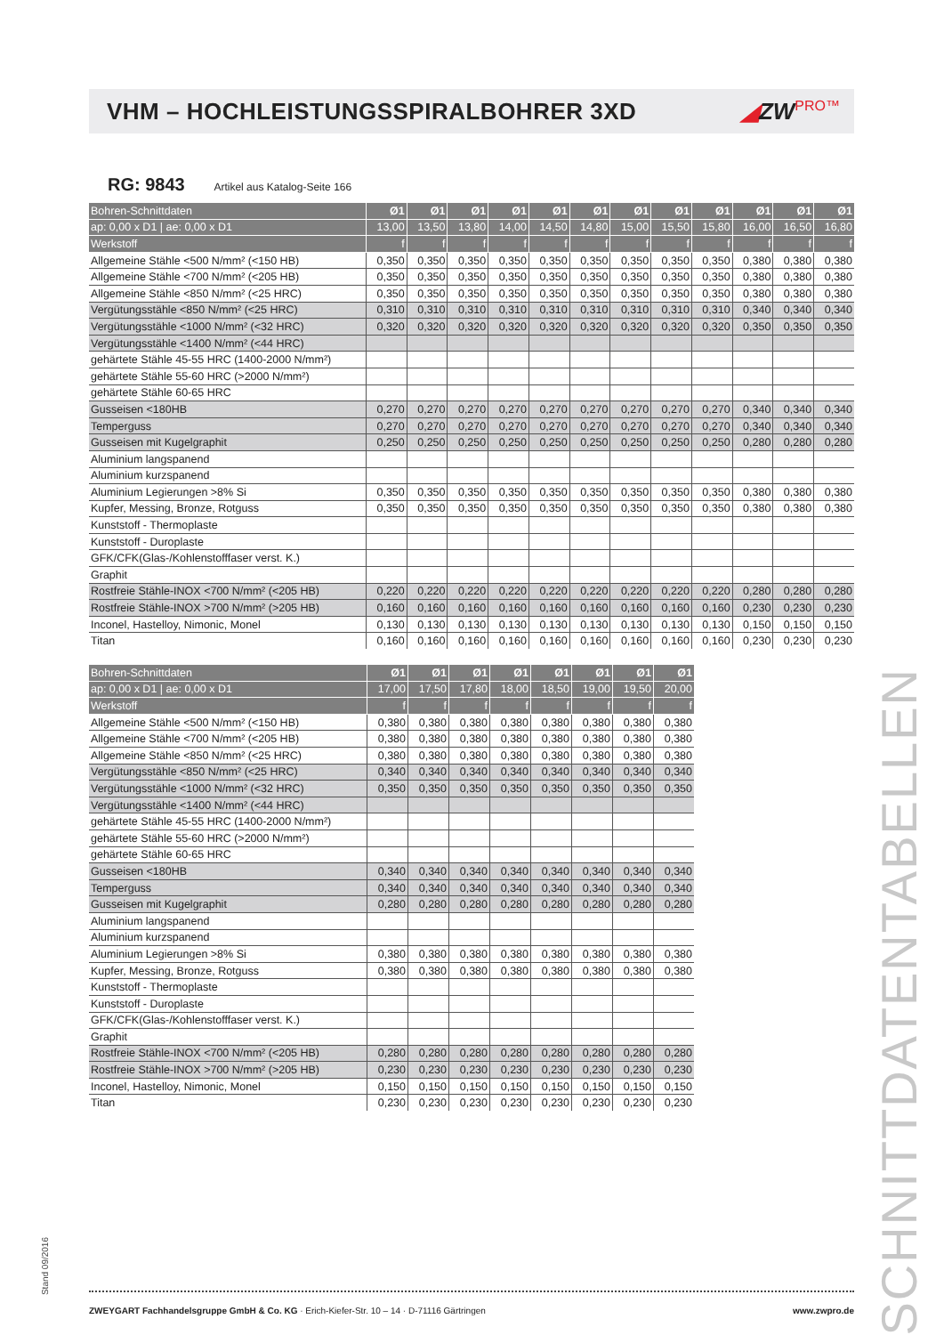VHM – HOCHLEISTUNGSSPIRALBOHRER 3XD
◢ZWPRO™
RG: 9843 Artikel aus Katalog-Seite 166
| Bohren-Schnittdaten | Ø1 | Ø1 | Ø1 | Ø1 | Ø1 | Ø1 | Ø1 | Ø1 | Ø1 | Ø1 | Ø1 | Ø1 |
| ap: 0,00 x D1 / ae: 0,00 x D1 | 13,00 | 13,50 | 13,80 | 14,00 | 14,50 | 14,80 | 15,00 | 15,50 | 15,80 | 16,00 | 16,50 | 16,80 |
| Werkstoff | f | f | f | f | f | f | f | f | f | f | f | f |
| Allgemeine Stähle <500 N/mm² (<150 HB) | 0,350 | 0,350 | 0,350 | 0,350 | 0,350 | 0,350 | 0,350 | 0,350 | 0,350 | 0,380 | 0,380 | 0,380 |
| Allgemeine Stähle <700 N/mm² (<205 HB) | 0,350 | 0,350 | 0,350 | 0,350 | 0,350 | 0,350 | 0,350 | 0,350 | 0,350 | 0,380 | 0,380 | 0,380 |
| Allgemeine Stähle <850 N/mm² (<25 HRC) | 0,350 | 0,350 | 0,350 | 0,350 | 0,350 | 0,350 | 0,350 | 0,350 | 0,350 | 0,380 | 0,380 | 0,380 |
| Vergütungsstähle <850 N/mm² (<25 HRC) | 0,310 | 0,310 | 0,310 | 0,310 | 0,310 | 0,310 | 0,310 | 0,310 | 0,310 | 0,340 | 0,340 | 0,340 |
| Vergütungsstähle <1000 N/mm² (<32 HRC) | 0,320 | 0,320 | 0,320 | 0,320 | 0,320 | 0,320 | 0,320 | 0,320 | 0,320 | 0,350 | 0,350 | 0,350 |
| Vergütungsstähle <1400 N/mm² (<44 HRC) | | | | | | | | | | | | |
| gehärtete Stähle 45-55 HRC (1400-2000 N/mm²) | | | | | | | | | | | | |
| gehärtete Stähle 55-60 HRC (>2000 N/mm²) | | | | | | | | | | | | |
| gehärtete Stähle 60-65 HRC | | | | | | | | | | | | |
| Gusseisen <180HB | 0,270 | 0,270 | 0,270 | 0,270 | 0,270 | 0,270 | 0,270 | 0,270 | 0,270 | 0,340 | 0,340 | 0,340 |
| Temperguss | 0,270 | 0,270 | 0,270 | 0,270 | 0,270 | 0,270 | 0,270 | 0,270 | 0,270 | 0,340 | 0,340 | 0,340 |
| Gusseisen mit Kugelgraphit | 0,250 | 0,250 | 0,250 | 0,250 | 0,250 | 0,250 | 0,250 | 0,250 | 0,250 | 0,280 | 0,280 | 0,280 |
| Aluminium langspanend | | | | | | | | | | | | |
| Aluminium kurzspanend | | | | | | | | | | | | |
| Aluminium Legierungen >8% Si | 0,350 | 0,350 | 0,350 | 0,350 | 0,350 | 0,350 | 0,350 | 0,350 | 0,350 | 0,380 | 0,380 | 0,380 |
| Kupfer, Messing, Bronze, Rotguss | 0,350 | 0,350 | 0,350 | 0,350 | 0,350 | 0,350 | 0,350 | 0,350 | 0,350 | 0,380 | 0,380 | 0,380 |
| Kunststoff - Thermoplaste | | | | | | | | | | | | |
| Kunststoff - Duroplaste | | | | | | | | | | | | |
| GFK/CFK(Glas-/Kohlenstofffaser verst. K.) | | | | | | | | | | | | |
| Graphit | | | | | | | | | | | | |
| Rostfreie Stähle-INOX <700 N/mm² (<205 HB) | 0,220 | 0,220 | 0,220 | 0,220 | 0,220 | 0,220 | 0,220 | 0,220 | 0,220 | 0,280 | 0,280 | 0,280 |
| Rostfreie Stähle-INOX >700 N/mm² (>205 HB) | 0,160 | 0,160 | 0,160 | 0,160 | 0,160 | 0,160 | 0,160 | 0,160 | 0,160 | 0,230 | 0,230 | 0,230 |
| Inconel, Hastelloy, Nimonic, Monel | 0,130 | 0,130 | 0,130 | 0,130 | 0,130 | 0,130 | 0,130 | 0,130 | 0,130 | 0,150 | 0,150 | 0,150 |
| Titan | 0,160 | 0,160 | 0,160 | 0,160 | 0,160 | 0,160 | 0,160 | 0,160 | 0,160 | 0,230 | 0,230 | 0,230 |
| Bohren-Schnittdaten | Ø1 | Ø1 | Ø1 | Ø1 | Ø1 | Ø1 | Ø1 | Ø1 |
| ap: 0,00 x D1 / ae: 0,00 x D1 | 17,00 | 17,50 | 17,80 | 18,00 | 18,50 | 19,00 | 19,50 | 20,00 |
| Werkstoff | f | f | f | f | f | f | f | f |
| Allgemeine Stähle <500 N/mm² (<150 HB) | 0,380 | 0,380 | 0,380 | 0,380 | 0,380 | 0,380 | 0,380 | 0,380 |
| Allgemeine Stähle <700 N/mm² (<205 HB) | 0,380 | 0,380 | 0,380 | 0,380 | 0,380 | 0,380 | 0,380 | 0,380 |
| Allgemeine Stähle <850 N/mm² (<25 HRC) | 0,380 | 0,380 | 0,380 | 0,380 | 0,380 | 0,380 | 0,380 | 0,380 |
| Vergütungsstähle <850 N/mm² (<25 HRC) | 0,340 | 0,340 | 0,340 | 0,340 | 0,340 | 0,340 | 0,340 | 0,340 |
| Vergütungsstähle <1000 N/mm² (<32 HRC) | 0,350 | 0,350 | 0,350 | 0,350 | 0,350 | 0,350 | 0,350 | 0,350 |
| Vergütungsstähle <1400 N/mm² (<44 HRC) | | | | | | | | |
| gehärtete Stähle 45-55 HRC (1400-2000 N/mm²) | | | | | | | | |
| gehärtete Stähle 55-60 HRC (>2000 N/mm²) | | | | | | | | |
| gehärtete Stähle 60-65 HRC | | | | | | | | |
| Gusseisen <180HB | 0,340 | 0,340 | 0,340 | 0,340 | 0,340 | 0,340 | 0,340 | 0,340 |
| Temperguss | 0,340 | 0,340 | 0,340 | 0,340 | 0,340 | 0,340 | 0,340 | 0,340 |
| Gusseisen mit Kugelgraphit | 0,280 | 0,280 | 0,280 | 0,280 | 0,280 | 0,280 | 0,280 | 0,280 |
| Aluminium langspanend | | | | | | | | |
| Aluminium kurzspanend | | | | | | | | |
| Aluminium Legierungen >8% Si | 0,380 | 0,380 | 0,380 | 0,380 | 0,380 | 0,380 | 0,380 | 0,380 |
| Kupfer, Messing, Bronze, Rotguss | 0,380 | 0,380 | 0,380 | 0,380 | 0,380 | 0,380 | 0,380 | 0,380 |
| Kunststoff - Thermoplaste | | | | | | | | |
| Kunststoff - Duroplaste | | | | | | | | |
| GFK/CFK(Glas-/Kohlenstofffaser verst. K.) | | | | | | | | |
| Graphit | | | | | | | | |
| Rostfreie Stähle-INOX <700 N/mm² (<205 HB) | 0,280 | 0,280 | 0,280 | 0,280 | 0,280 | 0,280 | 0,280 | 0,280 |
| Rostfreie Stähle-INOX >700 N/mm² (>205 HB) | 0,230 | 0,230 | 0,230 | 0,230 | 0,230 | 0,230 | 0,230 | 0,230 |
| Inconel, Hastelloy, Nimonic, Monel | 0,150 | 0,150 | 0,150 | 0,150 | 0,150 | 0,150 | 0,150 | 0,150 |
| Titan | 0,230 | 0,230 | 0,230 | 0,230 | 0,230 | 0,230 | 0,230 | 0,230 |
ZWEYGART Fachhandelsgruppe GmbH & Co. KG · Erich-Kiefer-Str. 10 – 14 · D-71116 Gärtringen www.zwpro.de
SCHNITTDATENTABELLEN
Stand 09/2016